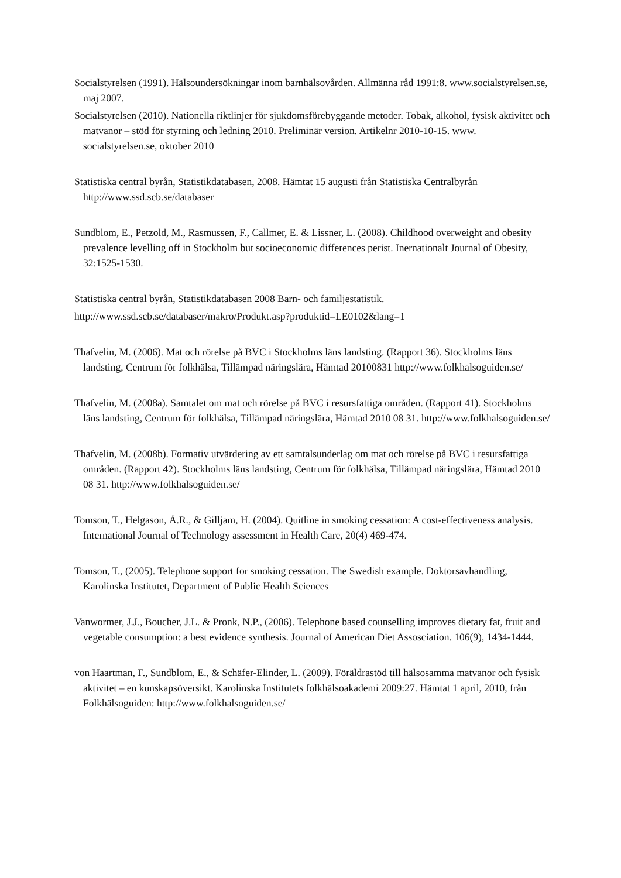Socialstyrelsen (1991). Hälsoundersökningar inom barnhälsovården. Allmänna råd 1991:8. www.socialstyrelsen.se, maj 2007.
Socialstyrelsen (2010). Nationella riktlinjer för sjukdomsförebyggande metoder. Tobak, alkohol, fysisk aktivitet och matvanor – stöd för styrning och ledning 2010. Preliminär version. Artikelnr 2010-10-15. www. socialstyrelsen.se, oktober 2010
Statistiska central byrån, Statistikdatabasen, 2008. Hämtat 15 augusti från Statistiska Centralbyrån http://www.ssd.scb.se/databaser
Sundblom, E., Petzold, M., Rasmussen, F., Callmer, E. & Lissner, L. (2008). Childhood overweight and obesity prevalence levelling off in Stockholm but socioeconomic differences perist. Inernationalt Journal of Obesity, 32:1525-1530.
Statistiska central byrån, Statistikdatabasen 2008 Barn- och familjestatistik.
http://www.ssd.scb.se/databaser/makro/Produkt.asp?produktid=LE0102&lang=1
Thafvelin, M. (2006). Mat och rörelse på BVC i Stockholms läns landsting. (Rapport 36). Stockholms läns landsting, Centrum för folkhälsa, Tillämpad näringslära, Hämtad 20100831 http://www.folkhalsoguiden.se/
Thafvelin, M. (2008a). Samtalet om mat och rörelse på BVC i resursfattiga områden. (Rapport 41). Stockholms läns landsting, Centrum för folkhälsa, Tillämpad näringslära, Hämtad 2010 08 31. http://www.folkhalsoguiden.se/
Thafvelin, M. (2008b). Formativ utvärdering av ett samtalsunderlag om mat och rörelse på BVC i resursfattiga områden. (Rapport 42). Stockholms läns landsting, Centrum för folkhälsa, Tillämpad näringslära, Hämtad 2010 08 31. http://www.folkhalsoguiden.se/
Tomson, T., Helgason, Á.R., & Gilljam, H. (2004). Quitline in smoking cessation: A cost-effectiveness analysis. International Journal of Technology assessment in Health Care, 20(4) 469-474.
Tomson, T., (2005). Telephone support for smoking cessation. The Swedish example. Doktorsavhandling, Karolinska Institutet, Department of Public Health Sciences
Vanwormer, J.J., Boucher, J.L. & Pronk, N.P., (2006). Telephone based counselling improves dietary fat, fruit and vegetable consumption: a best evidence synthesis. Journal of American Diet Assosciation. 106(9), 1434-1444.
von Haartman, F., Sundblom, E., & Schäfer-Elinder, L. (2009). Föräldrastöd till hälsosamma matvanor och fysisk aktivitet – en kunskapsöversikt. Karolinska Institutets folkhälsoakademi 2009:27. Hämtat 1 april, 2010, från Folkhälsoguiden: http://www.folkhalsoguiden.se/